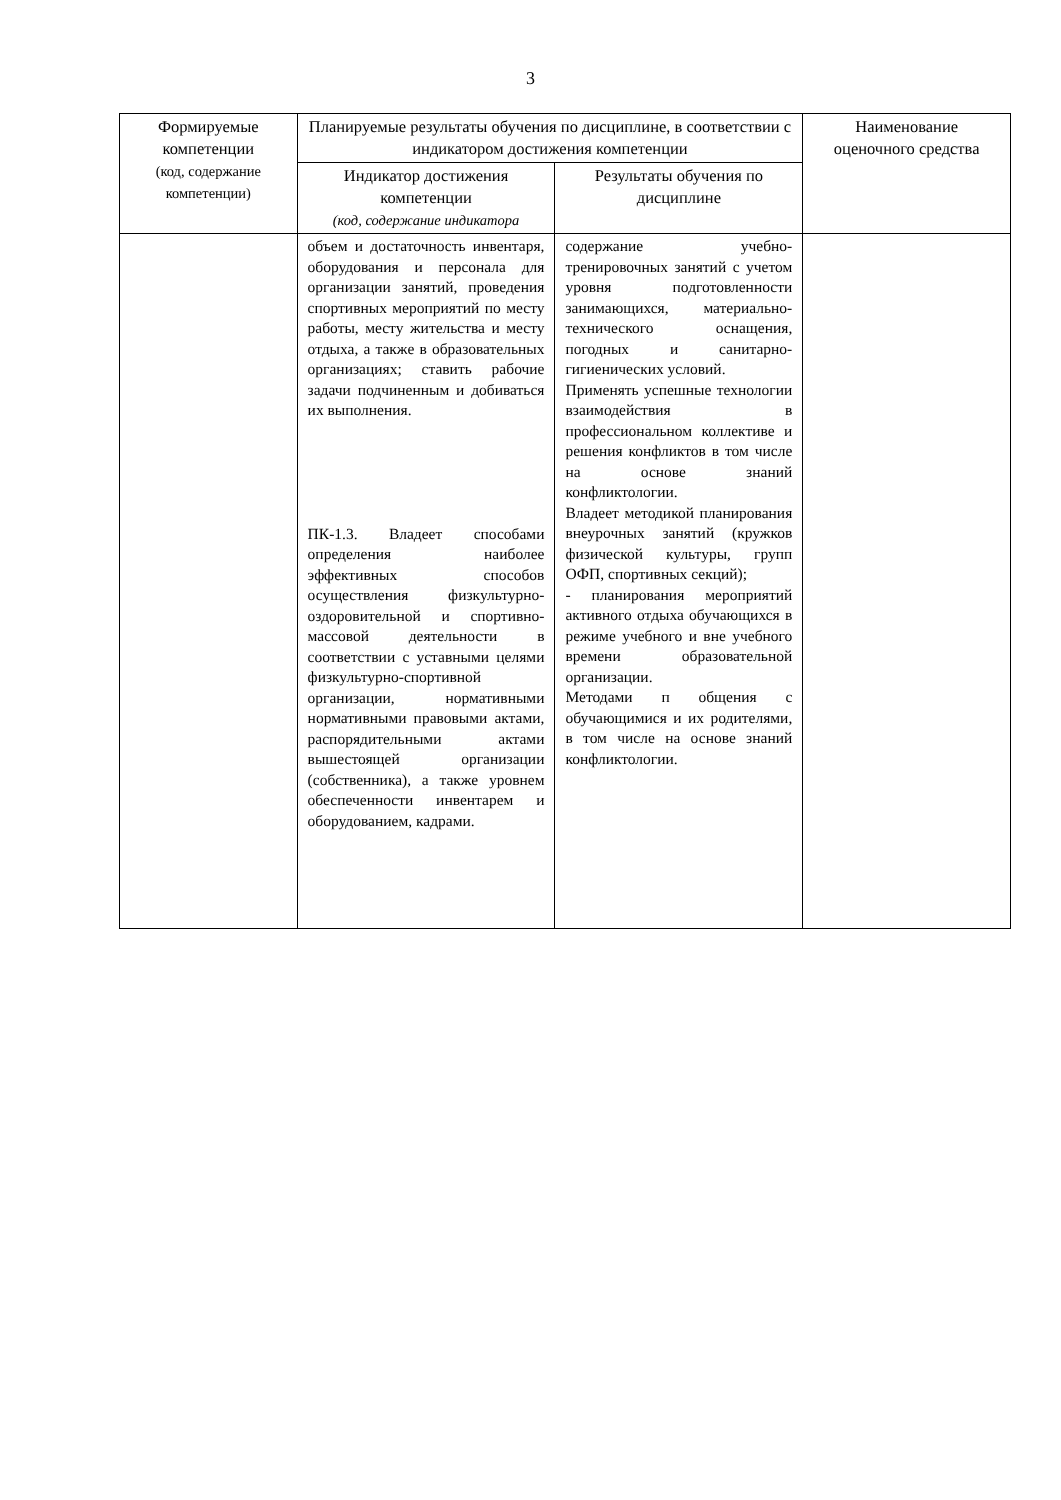3
| Формируемые компетенции (код, содержание компетенции) | Планируемые результаты обучения по дисциплине, в соответствии с индикатором достижения компетенции | | Наименование оценочного средства |
| --- | --- | --- | --- |
| | Индикатор достижения компетенции (код, содержание индикатора | Результаты обучения по дисциплине | |
| | объем и достаточность инвентаря, оборудования и персонала для организации занятий, проведения спортивных мероприятий по месту работы, месту жительства и месту отдыха, а также в образовательных организациях; ставить рабочие задачи подчиненным и добиваться их выполнения. ПК-1.3. Владеет способами определения наиболее эффективных способов осуществления физкультурно-оздоровительной и спортивно-массовой деятельности в соответствии с уставными целями физкультурно-спортивной организации, нормативными нормативными правовыми актами, распорядительными актами вышестоящей организации (собственника), а также уровнем обеспеченности инвентарем и оборудованием, кадрами. | содержание учебно-тренировочных занятий с учетом уровня подготовленности занимающихся, материально-технического оснащения, погодных и санитарно-гигиенических условий. Применять успешные технологии взаимодействия в профессиональном коллективе и решения конфликтов в том числе на основе знаний конфликтологии. Владеет методикой планирования внеурочных занятий (кружков физической культуры, групп ОФП, спортивных секций); - планирования мероприятий активного отдыха обучающихся в режиме учебного и вне учебного времени образовательной организации. Методами п общения с обучающимися и их родителями, в том числе на основе знаний конфликтологии. | |